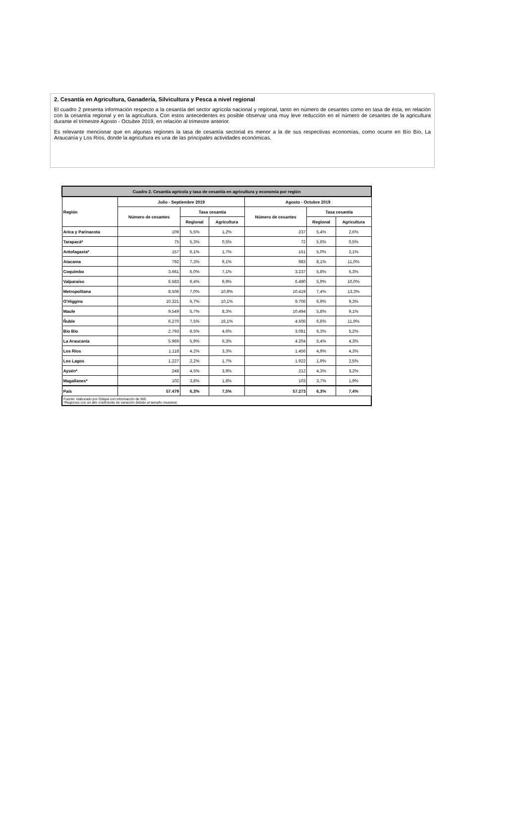2. Cesantía en Agricultura, Ganadería, Silvicultura y Pesca a nivel regional
El cuadro 2 presenta información respecto a la cesantía del sector agrícola nacional y regional, tanto en número de cesantes como en tasa de ésta, en relación con la cesantía regional y en la agricultura. Con estos antecedentes es posible observar una muy leve reducción en el número de cesantes de la agricultura durante el trimestre Agosto - Octubre 2019, en relación al trimestre anterior.
Es relevante mencionar que en algunas regiones la tasa de cesantía sectorial es menor a la de sus respectivas economías, como ocurre en Bío Bío, La Araucanía y Los Ríos, donde la agricultura es una de las principales actividades económicas.
| Cuadro 2. Cesantía agrícola y tasa de cesantía en agricultura y economía por región | | | | | | |
| --- | --- | --- | --- | --- | --- | --- |
| Región | Julio - Septiembre 2019 | | | Agosto - Octubre 2019 | | |
| | Número de cesantes | Tasa cesantía | | Número de cesantes | Tasa cesantía | |
| | | Regional | Agricultura | | Regional | Agricultura |
| Arica y Parinacota | 109 | 5,5% | 1,2% | 237 | 5,4% | 2,6% |
| Tarapacá* | 75 | 5,3% | 0,5% | 72 | 5,6% | 0,5% |
| Antofagasta* | 157 | 6,1% | 1,7% | 151 | 5,0% | 2,1% |
| Atacama | 792 | 7,3% | 9,1% | 983 | 8,1% | 11,0% |
| Coquimbo | 3.661 | 6,0% | 7,1% | 3.237 | 5,8% | 6,3% |
| Valparaíso | 6.583 | 6,4% | 9,9% | 6.490 | 5,9% | 10,0% |
| Metropolitana | 8.506 | 7,0% | 10,9% | 10.419 | 7,4% | 13,3% |
| O'Higgins | 10.321 | 6,7% | 10,1% | 9.706 | 6,9% | 9,3% |
| Maule | 9.549 | 5,7% | 8,3% | 10.494 | 5,8% | 9,1% |
| Ñuble | 6.270 | 7,5% | 16,1% | 4.506 | 6,6% | 11,9% |
| Bío Bío | 2.793 | 6,5% | 4,6% | 3.081 | 6,3% | 5,2% |
| La Araucanía | 5.969 | 5,9% | 6,3% | 4.204 | 5,4% | 4,3% |
| Los Ríos | 1.118 | 4,2% | 3,3% | 1.456 | 4,9% | 4,3% |
| Los Lagos | 1.227 | 2,2% | 1,7% | 1.922 | 1,9% | 2,5% |
| Aysén* | 248 | 4,5% | 3,9% | 212 | 4,3% | 3,2% |
| Magallanes* | 102 | 3,8% | 1,8% | 103 | 3,7% | 1,9% |
| País | 57.479 | 6,3% | 7,5% | 57.273 | 6,3% | 7,4% |
| Fuente: elaborado por Odepa con información de INE. *Regiones con un alto coeficiente de variación debido al tamaño muestral. | | | | | | |